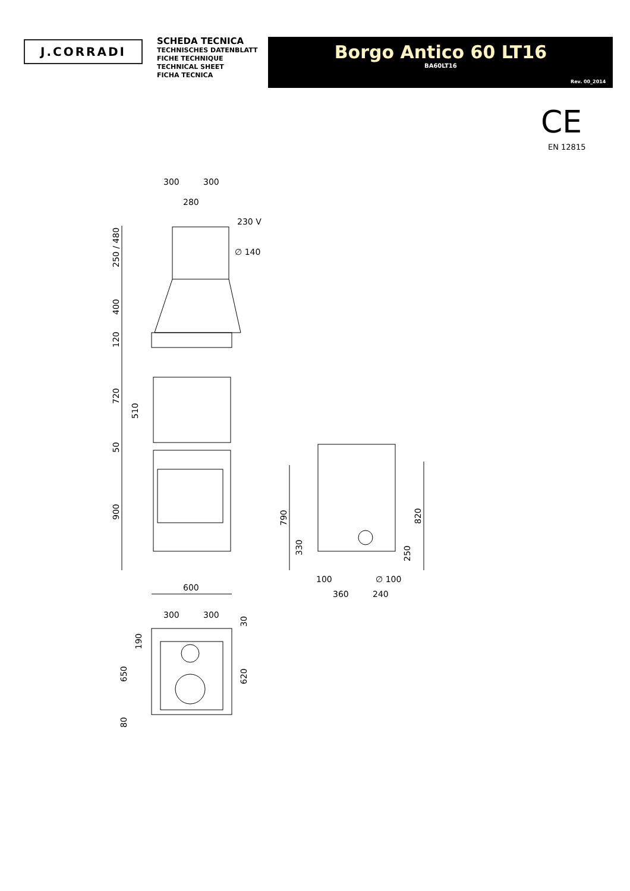J.CORRADI
SCHEDA TECNICA
TECHNISCHES DATENBLATT
FICHE TECHNIQUE
TECHNICAL SHEET
FICHA TECNICA
Borgo Antico 60 LT16
BA60LT16
Rev. 00_2014
CE
EN 12815
300
300
280
230 V
∅ 140
600
250 / 480
400
120
720
510
50
900
790
330
100
∅ 100
360
240
250
820
300
300
30
190
650
620
80